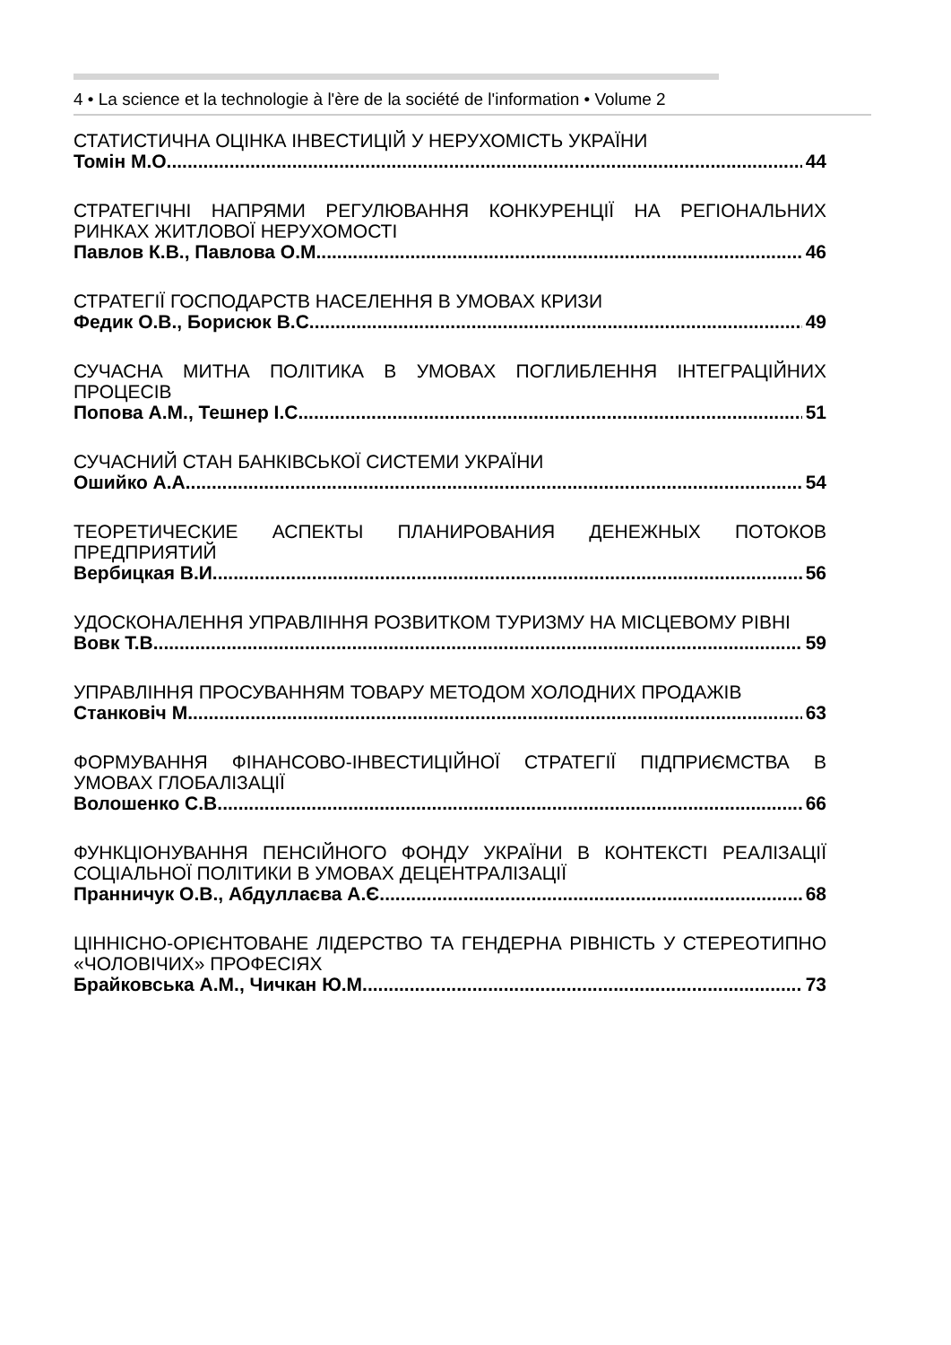4 • La science et la technologie à l'ère de la société de l'information • Volume 2
СТАТИСТИЧНА ОЦІНКА ІНВЕСТИЦІЙ У НЕРУХОМІСТЬ УКРАЇНИ
Томін М.О. 44
СТРАТЕГІЧНІ НАПРЯМИ РЕГУЛЮВАННЯ КОНКУРЕНЦІЇ НА РЕГІОНАЛЬНИХ РИНКАХ ЖИТЛОВОЇ НЕРУХОМОСТІ
Павлов К.В., Павлова О.М. 46
СТРАТЕГІЇ ГОСПОДАРСТВ НАСЕЛЕННЯ В УМОВАХ КРИЗИ
Федик О.В., Борисюк В.С. 49
СУЧАСНА МИТНА ПОЛІТИКА В УМОВАХ ПОГЛИБЛЕННЯ ІНТЕГРАЦІЙНИХ ПРОЦЕСІВ
Попова А.М., Тешнер І.С. 51
СУЧАСНИЙ СТАН БАНКІВСЬКОЇ СИСТЕМИ УКРАЇНИ
Ошийко А.А. 54
ТЕОРЕТИЧЕСКИЕ АСПЕКТЫ ПЛАНИРОВАНИЯ ДЕНЕЖНЫХ ПОТОКОВ ПРЕДПРИЯТИЙ
Вербицкая В.И. 56
УДОСКОНАЛЕННЯ УПРАВЛІННЯ РОЗВИТКОМ ТУРИЗМУ НА МІСЦЕВОМУ РІВНІ
Вовк Т.В. 59
УПРАВЛІННЯ ПРОСУВАННЯМ ТОВАРУ МЕТОДОМ ХОЛОДНИХ ПРОДАЖІВ
Станковіч М. 63
ФОРМУВАННЯ ФІНАНСОВО-ІНВЕСТИЦІЙНОЇ СТРАТЕГІЇ ПІДПРИЄМСТВА В УМОВАХ ГЛОБАЛІЗАЦІЇ
Волошенко С.В. 66
ФУНКЦІОНУВАННЯ ПЕНСІЙНОГО ФОНДУ УКРАЇНИ В КОНТЕКСТІ РЕАЛІЗАЦІЇ СОЦІАЛЬНОЇ ПОЛІТИКИ В УМОВАХ ДЕЦЕНТРАЛІЗАЦІЇ
Пранничук О.В., Абдуллаєва А.Є. 68
ЦІННІСНО-ОРІЄНТОВАНЕ ЛІДЕРСТВО ТА ГЕНДЕРНА РІВНІСТЬ У СТЕРЕОТИПНО «ЧОЛОВІЧИХ» ПРОФЕСІЯХ
Брайковська А.М., Чичкан Ю.М. 73